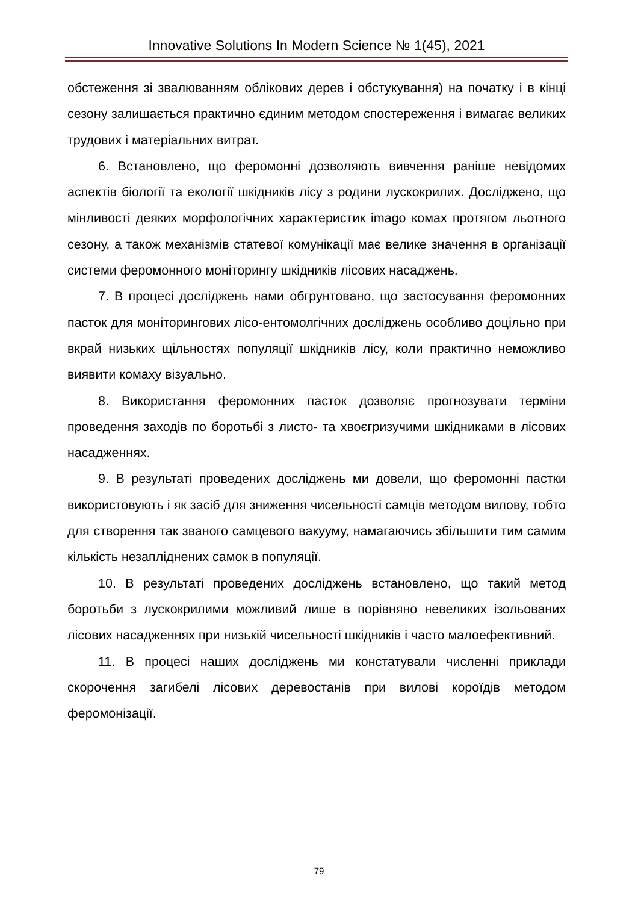Innovative Solutions In Modern Science № 1(45), 2021
обстеження зі звалюванням облікових дерев і обстукування) на початку і в кінці сезону залишається практично єдиним методом спостереження і вимагає великих трудових і матеріальних витрат.
6. Встановлено, що феромонні дозволяють вивчення раніше невідомих аспектів біології та екології шкідників лісу з родини лускокрилих. Досліджено, що мінливості деяких морфологічних характеристик imago комах протягом льотного сезону, а також механізмів статевої комунікації має велике значення в організації системи феромонного моніторингу шкідників лісових насаджень.
7. В процесі досліджень нами обгрунтовано, що застосування феромонних пасток для моніторингових лісо-ентомолгічних досліджень особливо доцільно при вкрай низьких щільностях популяції шкідників лісу, коли практично неможливо виявити комаху візуально.
8. Використання феромонних пасток дозволяє прогнозувати терміни проведення заходів по боротьбі з листо- та хвоєгризучими шкідниками в лісових насадженнях.
9. В результаті проведених досліджень ми довели, що феромонні пастки використовують і як засіб для зниження чисельності самців методом вилову, тобто для створення так званого самцевого вакууму, намагаючись збільшити тим самим кількість незапліднених самок в популяції.
10. В результаті проведених досліджень встановлено, що такий метод боротьби з лускокрилими можливий лише в порівняно невеликих ізольованих лісових насадженнях при низькій чисельності шкідників і часто малоефективний.
11. В процесі наших досліджень ми констатували численні приклади скорочення загибелі лісових деревостанів при вилові короїдів методом феромонізації.
79